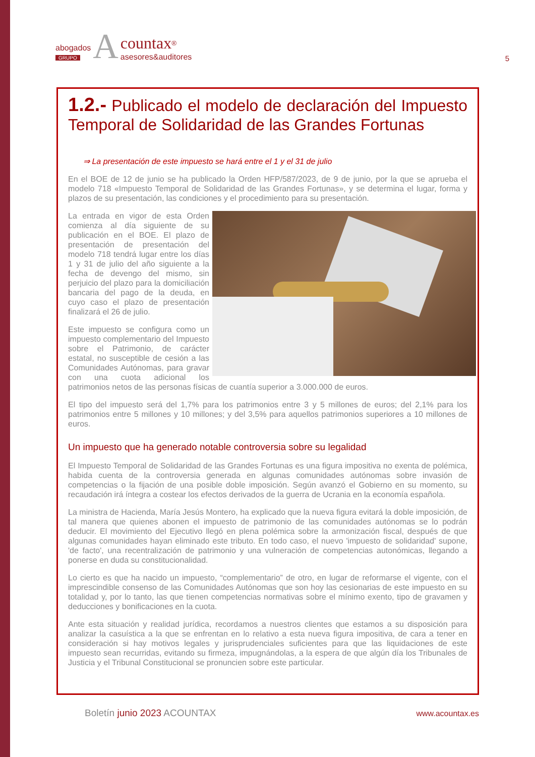abogados
GRUPO
A
countax<sup>®</sup>
asesores&auditores
5
1.2.- Publicado el modelo de declaración del Impuesto Temporal de Solidaridad de las Grandes Fortunas
⇒ La presentación de este impuesto se hará entre el 1 y el 31 de julio
En el BOE de 12 de junio se ha publicado la Orden HFP/587/2023, de 9 de junio, por la que se aprueba el modelo 718 «Impuesto Temporal de Solidaridad de las Grandes Fortunas», y se determina el lugar, forma y plazos de su presentación, las condiciones y el procedimiento para su presentación.
La entrada en vigor de esta Orden comienza al día siguiente de su publicación en el BOE. El plazo de presentación de presentación del modelo 718 tendrá lugar entre los días 1 y 31 de julio del año siguiente a la fecha de devengo del mismo, sin perjuicio del plazo para la domiciliación bancaria del pago de la deuda, en cuyo caso el plazo de presentación finalizará el 26 de julio.
Este impuesto se configura como un impuesto complementario del Impuesto sobre el Patrimonio, de carácter estatal, no susceptible de cesión a las Comunidades Autónomas, para gravar con una cuota adicional los patrimonios netos de las personas físicas de cuantía superior a 3.000.000 de euros.
El tipo del impuesto será del 1,7% para los patrimonios entre 3 y 5 millones de euros; del 2,1% para los patrimonios entre 5 millones y 10 millones; y del 3,5% para aquellos patrimonios superiores a 10 millones de euros.
Un impuesto que ha generado notable controversia sobre su legalidad
El Impuesto Temporal de Solidaridad de las Grandes Fortunas es una figura impositiva no exenta de polémica, habida cuenta de la controversia generada en algunas comunidades autónomas sobre invasión de competencias o la fijación de una posible doble imposición. Según avanzó el Gobierno en su momento, su recaudación irá íntegra a costear los efectos derivados de la guerra de Ucrania en la economía española.
La ministra de Hacienda, María Jesús Montero, ha explicado que la nueva figura evitará la doble imposición, de tal manera que quienes abonen el impuesto de patrimonio de las comunidades autónomas se lo podrán deducir. El movimiento del Ejecutivo llegó en plena polémica sobre la armonización fiscal, después de que algunas comunidades hayan eliminado este tributo. En todo caso, el nuevo 'impuesto de solidaridad' supone, 'de facto', una recentralización de patrimonio y una vulneración de competencias autonómicas, llegando a ponerse en duda su constitucionalidad.
Lo cierto es que ha nacido un impuesto, “complementario” de otro, en lugar de reformarse el vigente, con el imprescindible consenso de las Comunidades Autónomas que son hoy las cesionarias de este impuesto en su totalidad y, por lo tanto, las que tienen competencias normativas sobre el mínimo exento, tipo de gravamen y deducciones y bonificaciones en la cuota.
Ante esta situación y realidad jurídica, recordamos a nuestros clientes que estamos a su disposición para analizar la casuística a la que se enfrentan en lo relativo a esta nueva figura impositiva, de cara a tener en consideración si hay motivos legales y jurisprudenciales suficientes para que las liquidaciones de este impuesto sean recurridas, evitando su firmeza, impugnándolas, a la espera de que algún día los Tribunales de Justicia y el Tribunal Constitucional se pronuncien sobre este particular.
Boletín junio 2023 ACOUNTAX
www.acountax.es